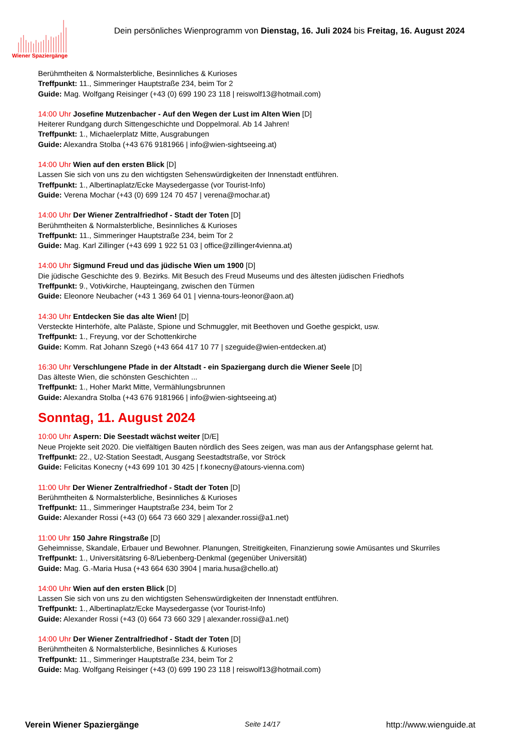Wiener Spaziergänge
Dein persönliches Wienprogramm von Dienstag, 16. Juli 2024 bis Freitag, 16. August 2024
Berühmtheiten & Normalsterbliche, Besinnliches & Kurioses
Treffpunkt: 11., Simmeringer Hauptstraße 234, beim Tor 2
Guide: Mag. Wolfgang Reisinger (+43 (0) 699 190 23 118 | reiswolf13@hotmail.com)
14:00 Uhr Josefine Mutzenbacher - Auf den Wegen der Lust im Alten Wien [D]
Heiterer Rundgang durch Sittengeschichte und Doppelmoral. Ab 14 Jahren!
Treffpunkt: 1., Michaelerplatz Mitte, Ausgrabungen
Guide: Alexandra Stolba (+43 676 9181966 | info@wien-sightseeing.at)
14:00 Uhr Wien auf den ersten Blick [D]
Lassen Sie sich von uns zu den wichtigsten Sehenswürdigkeiten der Innenstadt entführen.
Treffpunkt: 1., Albertinaplatz/Ecke Maysedergasse (vor Tourist-Info)
Guide: Verena Mochar (+43 (0) 699 124 70 457 | verena@mochar.at)
14:00 Uhr Der Wiener Zentralfriedhof - Stadt der Toten [D]
Berühmtheiten & Normalsterbliche, Besinnliches & Kurioses
Treffpunkt: 11., Simmeringer Hauptstraße 234, beim Tor 2
Guide: Mag. Karl Zillinger (+43 699 1 922 51 03 | office@zillinger4vienna.at)
14:00 Uhr Sigmund Freud und das jüdische Wien um 1900 [D]
Die jüdische Geschichte des 9. Bezirks. Mit Besuch des Freud Museums und des ältesten jüdischen Friedhofs
Treffpunkt: 9., Votivkirche, Haupteingang, zwischen den Türmen
Guide: Eleonore Neubacher (+43 1 369 64 01 | vienna-tours-leonor@aon.at)
14:30 Uhr Entdecken Sie das alte Wien! [D]
Versteckte Hinterhöfe, alte Paläste, Spione und Schmuggler, mit Beethoven und Goethe gespickt, usw.
Treffpunkt: 1., Freyung, vor der Schottenkirche
Guide: Komm. Rat Johann Szegö (+43 664 417 10 77 | szeguide@wien-entdecken.at)
16:30 Uhr Verschlungene Pfade in der Altstadt - ein Spaziergang durch die Wiener Seele [D]
Das älteste Wien, die schönsten Geschichten ...
Treffpunkt: 1., Hoher Markt Mitte, Vermählungsbrunnen
Guide: Alexandra Stolba (+43 676 9181966 | info@wien-sightseeing.at)
Sonntag, 11. August 2024
10:00 Uhr Aspern: Die Seestadt wächst weiter [D/E]
Neue Projekte seit 2020. Die vielfältigen Bauten nördlich des Sees zeigen, was man aus der Anfangsphase gelernt hat.
Treffpunkt: 22., U2-Station Seestadt, Ausgang Seestadtstraße, vor Ströck
Guide: Felicitas Konecny (+43 699 101 30 425 | f.konecny@atours-vienna.com)
11:00 Uhr Der Wiener Zentralfriedhof - Stadt der Toten [D]
Berühmtheiten & Normalsterbliche, Besinnliches & Kurioses
Treffpunkt: 11., Simmeringer Hauptstraße 234, beim Tor 2
Guide: Alexander Rossi (+43 (0) 664 73 660 329 | alexander.rossi@a1.net)
11:00 Uhr 150 Jahre Ringstraße [D]
Geheimnisse, Skandale, Erbauer und Bewohner. Planungen, Streitigkeiten, Finanzierung sowie Amüsantes und Skurriles
Treffpunkt: 1., Universitätsring 6-8/Liebenberg-Denkmal (gegenüber Universität)
Guide: Mag. G.-Maria Husa (+43 664 630 3904 | maria.husa@chello.at)
14:00 Uhr Wien auf den ersten Blick [D]
Lassen Sie sich von uns zu den wichtigsten Sehenswürdigkeiten der Innenstadt entführen.
Treffpunkt: 1., Albertinaplatz/Ecke Maysedergasse (vor Tourist-Info)
Guide: Alexander Rossi (+43 (0) 664 73 660 329 | alexander.rossi@a1.net)
14:00 Uhr Der Wiener Zentralfriedhof - Stadt der Toten [D]
Berühmtheiten & Normalsterbliche, Besinnliches & Kurioses
Treffpunkt: 11., Simmeringer Hauptstraße 234, beim Tor 2
Guide: Mag. Wolfgang Reisinger (+43 (0) 699 190 23 118 | reiswolf13@hotmail.com)
Verein Wiener Spaziergänge Seite 14/17 http://www.wienguide.at